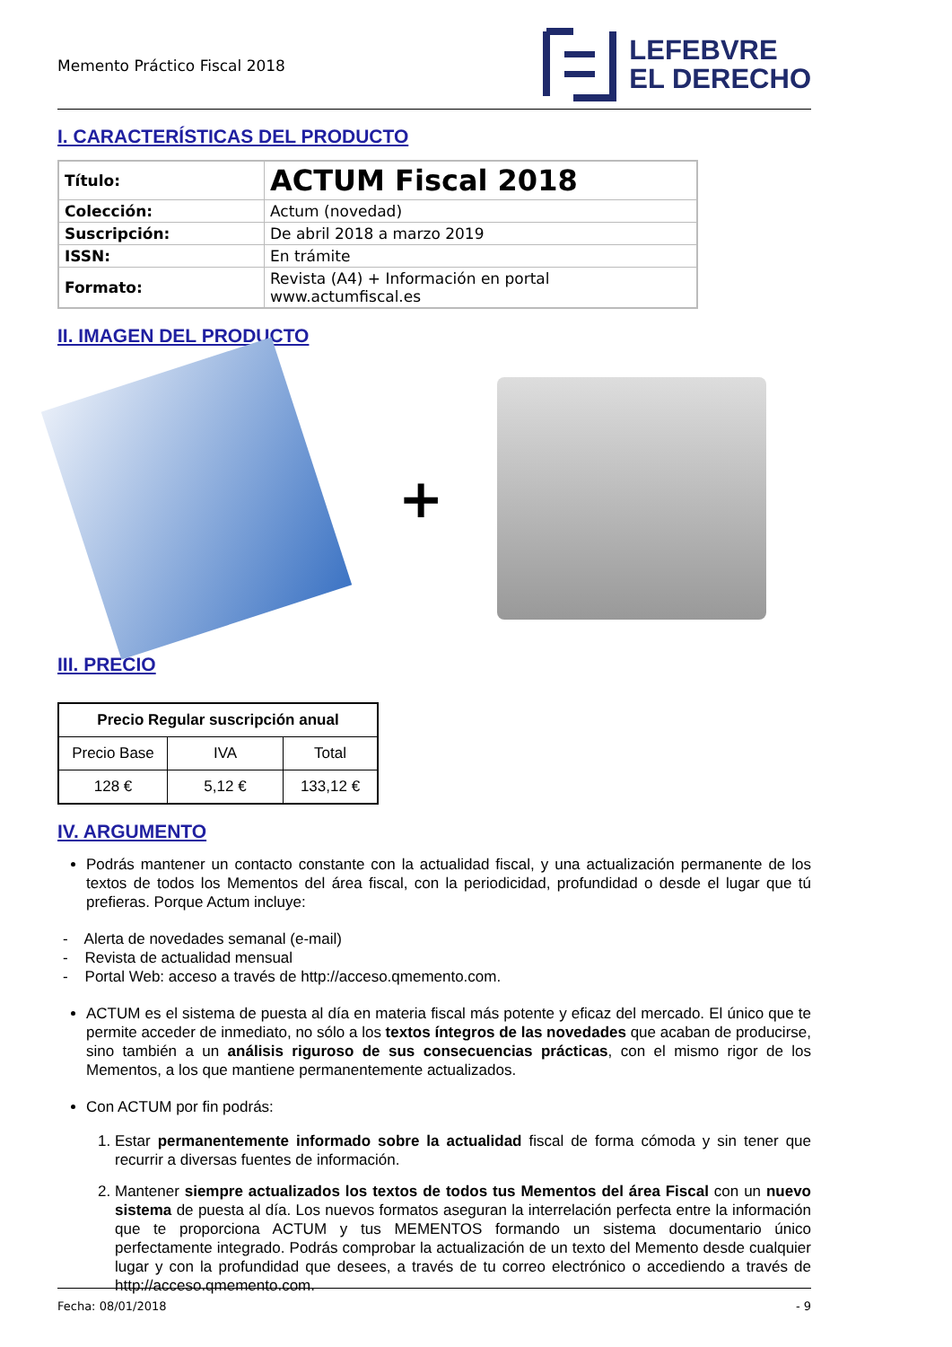Memento Práctico Fiscal 2018
LEFEBVRE
EL DERECHO
I. CARACTERÍSTICAS DEL PRODUCTO
| Título: | ACTUM Fiscal 2018 |
| Colección: | Actum (novedad) |
| Suscripción: | De abril 2018 a marzo 2019 |
| ISSN: | En trámite |
| Formato: | Revista (A4) + Información en portal www.actumfiscal.es |
II. IMAGEN DEL PRODUCTO
+
III. PRECIO
| Precio Regular suscripción anual | | |
| --- | --- | --- |
| Precio Base | IVA | Total |
| 128 € | 5,12 € | 133,12 € |
IV. ARGUMENTO
Podrás mantener un contacto constante con la actualidad fiscal, y una actualización permanente de los textos de todos los Mementos del área fiscal, con la periodicidad, profundidad o desde el lugar que tú prefieras. Porque Actum incluye:
- Alerta de novedades semanal (e-mail)
- Revista de actualidad mensual
- Portal Web: acceso a través de http://acceso.qmemento.com.
ACTUM es el sistema de puesta al día en materia fiscal más potente y eficaz del mercado. El único que te permite acceder de inmediato, no sólo a los textos íntegros de las novedades que acaban de producirse, sino también a un análisis riguroso de sus consecuencias prácticas, con el mismo rigor de los Mementos, a los que mantiene permanentemente actualizados.
Con ACTUM por fin podrás:
1. Estar permanentemente informado sobre la actualidad fiscal de forma cómoda y sin tener que recurrir a diversas fuentes de información.
2. Mantener siempre actualizados los textos de todos tus Mementos del área Fiscal con un nuevo sistema de puesta al día. Los nuevos formatos aseguran la interrelación perfecta entre la información que te proporciona ACTUM y tus MEMENTOS formando un sistema documentario único perfectamente integrado. Podrás comprobar la actualización de un texto del Memento desde cualquier lugar y con la profundidad que desees, a través de tu correo electrónico o accediendo a través de http://acceso.qmemento.com.
Fecha: 08/01/2018 - 9